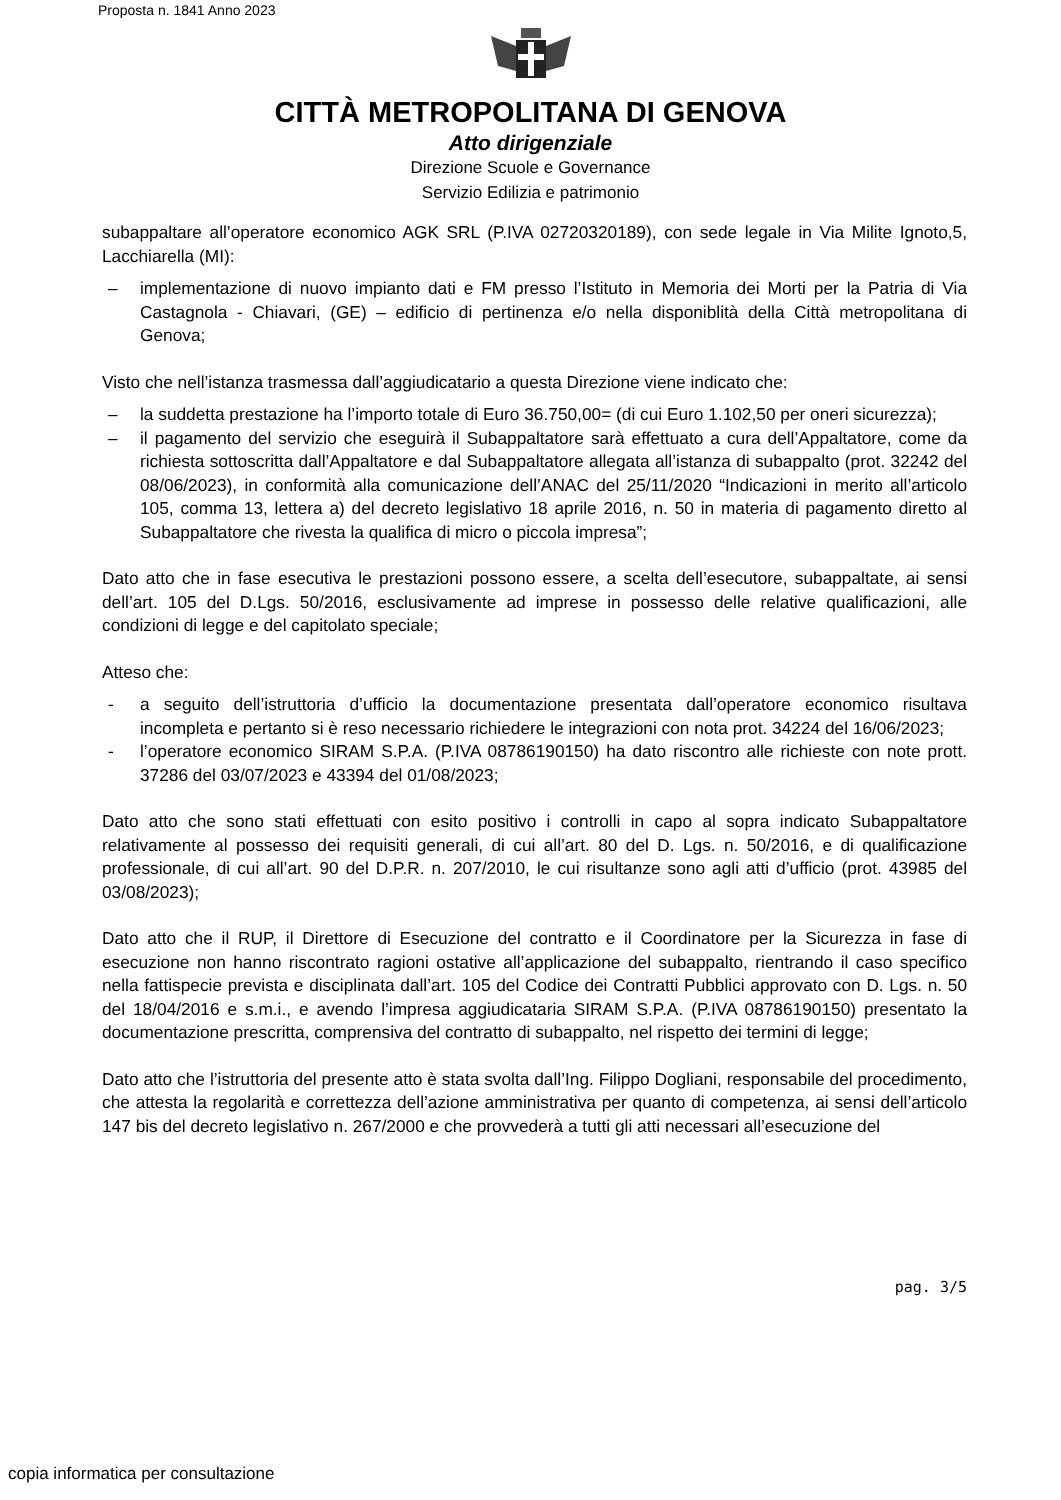Proposta n. 1841 Anno 2023
CITTÀ METROPOLITANA DI GENOVA
Atto dirigenziale
Direzione Scuole e Governance
Servizio Edilizia e patrimonio
subappaltare all’operatore economico AGK SRL (P.IVA 02720320189), con sede legale in Via Milite Ignoto,5, Lacchiarella (MI):
– implementazione di nuovo impianto dati e FM presso l’Istituto in Memoria dei Morti per la Patria di Via Castagnola - Chiavari, (GE) – edificio di pertinenza e/o nella disponiblità della Città metropolitana di Genova;
Visto che nell’istanza trasmessa dall’aggiudicatario a questa Direzione viene indicato che:
– la suddetta prestazione ha l’importo totale di Euro 36.750,00= (di cui Euro 1.102,50 per oneri sicurezza);
– il pagamento del servizio che eseguirà il Subappaltatore sarà effettuato a cura dell’Appaltatore, come da richiesta sottoscritta dall’Appaltatore e dal Subappaltatore allegata all’istanza di subappalto (prot. 32242 del 08/06/2023), in conformità alla comunicazione dell’ANAC del 25/11/2020 “Indicazioni in merito all’articolo 105, comma 13, lettera a) del decreto legislativo 18 aprile 2016, n. 50 in materia di pagamento diretto al Subappaltatore che rivesta la qualifica di micro o piccola impresa”;
Dato atto che in fase esecutiva le prestazioni possono essere, a scelta dell’esecutore, subappaltate, ai sensi dell’art. 105 del D.Lgs. 50/2016, esclusivamente ad imprese in possesso delle relative qualificazioni, alle condizioni di legge e del capitolato speciale;
Atteso che:
- a seguito dell’istruttoria d’ufficio la documentazione presentata dall’operatore economico risultava incompleta e pertanto si è reso necessario richiedere le integrazioni con nota prot. 34224 del 16/06/2023;
- l’operatore economico SIRAM S.P.A. (P.IVA 08786190150) ha dato riscontro alle richieste con note prott. 37286 del 03/07/2023 e 43394 del 01/08/2023;
Dato atto che sono stati effettuati con esito positivo i controlli in capo al sopra indicato Subappaltatore relativamente al possesso dei requisiti generali, di cui all’art. 80 del D. Lgs. n. 50/2016, e di qualificazione professionale, di cui all’art. 90 del D.P.R. n. 207/2010, le cui risultanze sono agli atti d’ufficio (prot. 43985 del 03/08/2023);
Dato atto che il RUP, il Direttore di Esecuzione del contratto e il Coordinatore per la Sicurezza in fase di esecuzione non hanno riscontrato ragioni ostative all’applicazione del subappalto, rientrando il caso specifico nella fattispecie prevista e disciplinata dall’art. 105 del Codice dei Contratti Pubblici approvato con D. Lgs. n. 50 del 18/04/2016 e s.m.i., e avendo l’impresa aggiudicataria SIRAM S.P.A. (P.IVA 08786190150) presentato la documentazione prescritta, comprensiva del contratto di subappalto, nel rispetto dei termini di legge;
Dato atto che l’istruttoria del presente atto è stata svolta dall’Ing. Filippo Dogliani, responsabile del procedimento, che attesta la regolarità e correttezza dell’azione amministrativa per quanto di competenza, ai sensi dell’articolo 147 bis del decreto legislativo n. 267/2000 e che provvederà a tutti gli atti necessari all’esecuzione del
pag. 3/5
copia informatica per consultazione